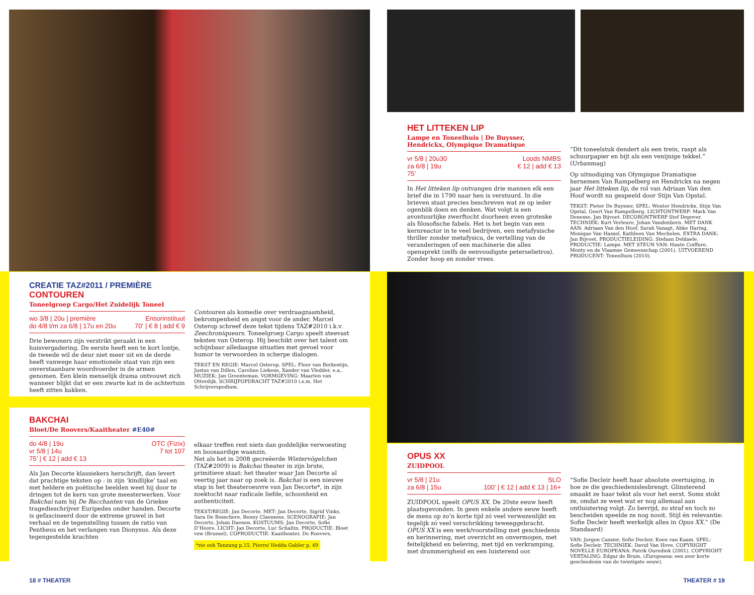HET LITTEKEN LIP
Lampe en Toneelhuis | De Buysser, Hendrickx, Olympique Dramatique
vr 5/8 | 20u30
za 6/8 | 19u
75’
Loods NMBS
€ 12 | add € 13
In Het litteken lip ontvangen drie mannen elk een brief die in 1790 naar hen is verstuurd. In die brieven staat precies beschreven wat ze op ieder ogenblik doen en denken. Wat volgt is een avontuurlijke zwerftocht doorheen even groteske als filosofische fabels. Het is het begin van een kernreactor in te veel bedrijven, een metafysische thriller zonder metafysica, de vertelling van de veranderingen of een machinerie die alles opensprekt (zelfs de eenvoudigste peterselietros). Zonder hoop en zonder vrees.
“Dit toneelstuk dendert als een trein, raspt als schuurpapier en bijt als een venijnige tekkel.” (Urbanmag)
Op uitnodiging van Olympique Dramatique hernemen Van Rampelberg en Hendrickx na negen jaar Het litteken lip, de rol van Adriaan Van den Hoof wordt nu gespeeld door Stijn Van Opstal.
TEKST: Pieter De Buysser. SPEL: Wouter Hendrickx, Stijn Van Opstal, Geert Van Rampelberg. LICHTONTWERP: Mark Van Denesse, Jan Bijvoet. DECORONTWERP Stef Depover. TECHNIEK: Kurt Verleure, Johan Vandenborn. MET DANK AAN: Adriaan Van den Hoof, Sarah Vanagt, Abke Haring, Monique Van Hassel, Kathleen Van Mechelen. EXTRA DANK: Jan Bijvoet. PRODUCTIELEIDING: Stefaan Deldaele. PRODUCTIE: Lampe. MET STEUN VAN: Haute Coiffure, Monty en de Vlaamse Gemeenschap (2001). UITVOEREND PRODUCENT: Toneelhuis (2010).
CREATIE TAZ#2011 / PREMIÈRE
CONTOUREN
Toneelgroep Cargo/Het Zuidelijk Toneel
wo 3/8 | 20u | première
do 4/8 t/m za 6/8 | 17u en 20u
Ensorinstituut
70‘ | € 8 | add € 9
Drie bewoners zijn verstrikt geraakt in een huisvergadering. De eerste heeft een te kort lontje, de tweede wil de deur niet meer uit en de derde heeft vanwege haar emotionele staat van zijn een onverstaanbare woordvoerder in de armen genomen. Een klein menselijk drama ontvouwt zich wanneer blijkt dat er een zwarte kat in de achtertuin heeft zitten kakken.
Contouren als komedie over verdraagzaamheid, bekrompenheid en angst voor de ander. Marcel Osterop schreef deze tekst tijdens TAZ#2010 i.k.v. Zeechroniqueurs. Toneelgroep Cargo speelt steevast teksten van Osterop. Hij beschikt over het talent om schijnbaar alledaagse situaties met gevoel voor humor te verwoorden in scherpe dialogen.
TEKST EN REGIE: Marcel Osterop. SPEL: Floor van Berkestijn, Justus van Dillen, Caroline Liekens, Xander van Vledder, e.a.. MUZIEK: Jan Groenteman. VORMGEVING: Maarten van Otterdijk. SCHRIJFOPDRACHT TAZ#2010 i.s.m. Het Schrijverspodium.
BAKCHAI
Bloet/De Roovers/Kaaitheater #E40#
do 4/8 | 19u
vr 5/8 | 14u
75’ | € 12 | add € 13
OTC (Fizix)
7 tot 107
Als Jan Decorte klassiekers herschrijft, dan levert dat prachtige teksten op : in zijn ‘kindlijke’ taal en met heldere en poëtische beelden weet hij door te dringen tot de kern van grote meesterwerken. Voor Bakchai nam hij De Bacchanten van de Griekse tragedieschrijver Euripedes onder handen. Decorte is gefascineerd door de extreme gruwel in het verhaal en de tegenstelling tussen de ratio van Pentheus en het verlangen van Dionysus. Als deze tegengestelde krachten
elkaar treffen rest niets dan goddelijke verwoesting en boosaardige waanzin.
Net als het in 2008 gecreëerde Wintervögelchen (TAZ#2009) is Bakchai theater in zijn brute, primitieve staat: het theater waar Jan Decorte al veertig jaar naar op zoek is. Bakchai is een nieuwe stap in het theateroeuvre van Jan Decorte*, in zijn zoektocht naar radicale liefde, schoonheid en authenticiteit.
TEKST/REGIE: Jan Decorte. MET: Jan Decorte, Sigrid Vinks, Sara De Bosschere, Benny Claessens. SCENOGRAFIE: Jan Decorte, Johan Daenen. KOSTUUMS: Jan Decorte, Sofie D’Hoore. LICHT: Jan Decorte, Luc Schaltin. PRODUCTIE: Bloet vzw (Brussel). COPRODUCTIE: Kaaitheater, De Roovers.
*zie ook Tanzung p.15, Pierre/ Hedda Gabler p. 49
OPUS XX
ZUIDPOOL
vr 5/8 | 21u
za 6/8 | 15u
SLO
100’ | € 12 | add € 13 | 16+
ZUIDPOOL speelt OPUS XX. De 20ste eeuw heeft plaatsgevonden. In geen enkele andere eeuw heeft de mens op zo’n korte tijd zó veel verwezenlijkt en tegelijk zó veel verschrikking teweeggebracht. OPUS XX is een werk/voorstelling met geschiedenis en herinnering, met overzicht en onvermogen, met feitelijkheid en beleving, met tijd en verkramping, met drammerigheid en een luisterend oor.
“Sofie Decleir heeft haar absolute overtuiging, in hoe ze die geschiedenislesbrengt. Glinsterend smaakt ze haar tekst als voor het eerst. Soms stokt ze, omdat ze weet wat er nog allemaal aan ontluistering volgt. Zo bevrijd, zo straf en toch zo bescheiden speelde ze nog nooit. Stijl én relevantie: Sofie Decleir heeft werkelijk alles in Opus XX.” (De Standaard)
VAN: Jorgen Cassier, Sofie Decleir, Koen van Kaam. SPEL: Sofie Decleir. TECHNIEK: David Van Hove. COPYRIGHT NOVELLE EUROPEANA: Patrik Ouredink (2001). COPYRIGHT VERTALING: Edgar de Bruin. (Europeana: een zeer korte geschiedenis van de twintigste eeuw).
18 # THEATER THEATER # 19